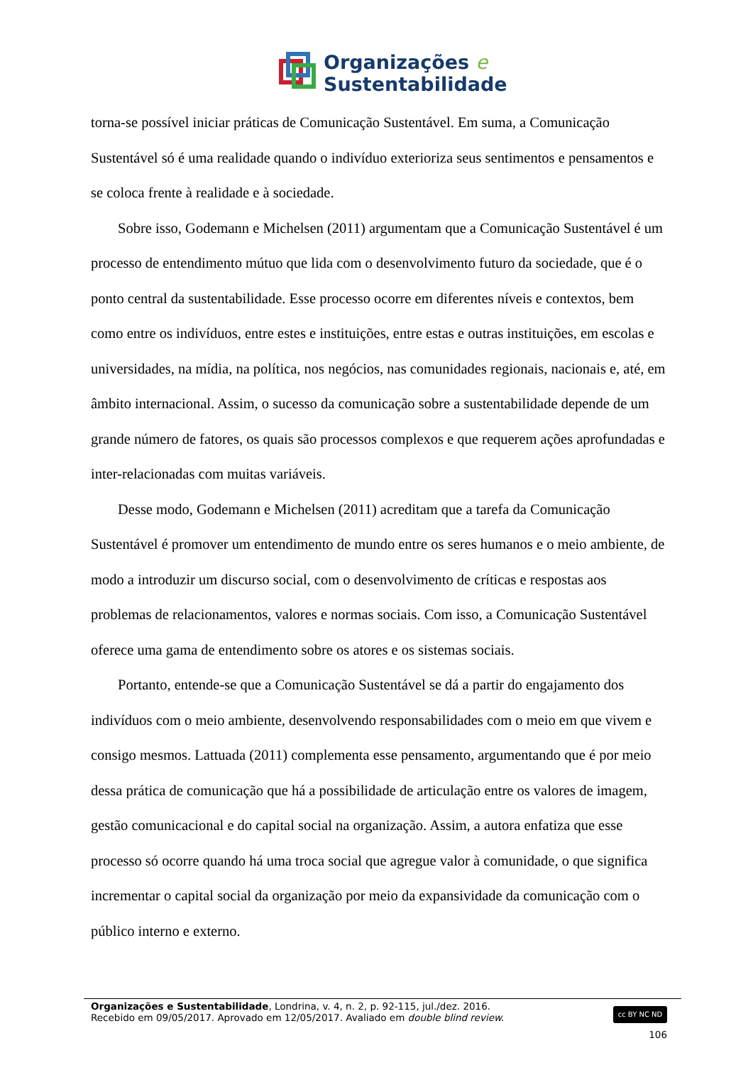Organizações e
Sustentabilidade
torna-se possível iniciar práticas de Comunicação Sustentável. Em suma, a Comunicação Sustentável só é uma realidade quando o indivíduo exterioriza seus sentimentos e pensamentos e se coloca frente à realidade e à sociedade.
Sobre isso, Godemann e Michelsen (2011) argumentam que a Comunicação Sustentável é um processo de entendimento mútuo que lida com o desenvolvimento futuro da sociedade, que é o ponto central da sustentabilidade. Esse processo ocorre em diferentes níveis e contextos, bem como entre os indivíduos, entre estes e instituições, entre estas e outras instituições, em escolas e universidades, na mídia, na política, nos negócios, nas comunidades regionais, nacionais e, até, em âmbito internacional. Assim, o sucesso da comunicação sobre a sustentabilidade depende de um grande número de fatores, os quais são processos complexos e que requerem ações aprofundadas e inter-relacionadas com muitas variáveis.
Desse modo, Godemann e Michelsen (2011) acreditam que a tarefa da Comunicação Sustentável é promover um entendimento de mundo entre os seres humanos e o meio ambiente, de modo a introduzir um discurso social, com o desenvolvimento de críticas e respostas aos problemas de relacionamentos, valores e normas sociais. Com isso, a Comunicação Sustentável oferece uma gama de entendimento sobre os atores e os sistemas sociais.
Portanto, entende-se que a Comunicação Sustentável se dá a partir do engajamento dos indivíduos com o meio ambiente, desenvolvendo responsabilidades com o meio em que vivem e consigo mesmos. Lattuada (2011) complementa esse pensamento, argumentando que é por meio dessa prática de comunicação que há a possibilidade de articulação entre os valores de imagem, gestão comunicacional e do capital social na organização. Assim, a autora enfatiza que esse processo só ocorre quando há uma troca social que agregue valor à comunidade, o que significa incrementar o capital social da organização por meio da expansividade da comunicação com o público interno e externo.
Organizações e Sustentabilidade, Londrina, v. 4, n. 2, p. 92-115, jul./dez. 2016.
Recebido em 09/05/2017. Aprovado em 12/05/2017. Avaliado em double blind review.
cc BY NC ND
106